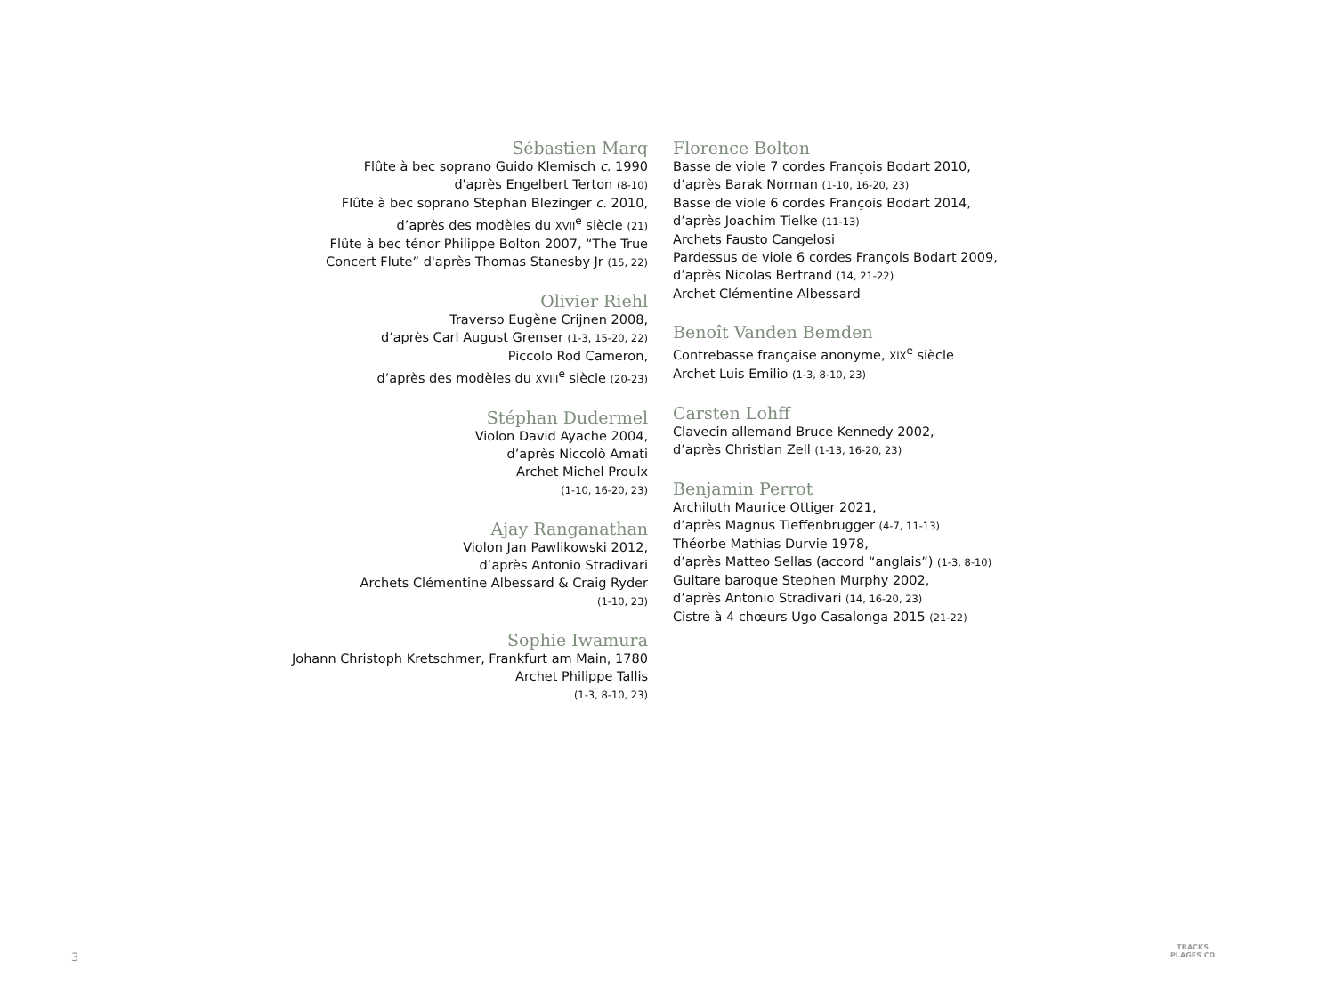Sébastien Marq
Flûte à bec soprano Guido Klemisch c. 1990
d'après Engelbert Terton (8-10)
Flûte à bec soprano Stephan Blezinger c. 2010,
d’après des modèles du XVII<sup>e</sup> siècle (21)
Flûte à bec ténor Philippe Bolton 2007, “The True
Concert Flute” d'après Thomas Stanesby Jr (15, 22)
Olivier Riehl
Traverso Eugène Crijnen 2008,
d’après Carl August Grenser (1-3, 15-20, 22)
Piccolo Rod Cameron,
d’après des modèles du XVIII<sup>e</sup> siècle (20-23)
Stéphan Dudermel
Violon David Ayache 2004,
d’après Niccolò Amati
Archet Michel Proulx
(1-10, 16-20, 23)
Ajay Ranganathan
Violon Jan Pawlikowski 2012,
d’après Antonio Stradivari
Archets Clémentine Albessard & Craig Ryder
(1-10, 23)
Sophie Iwamura
Johann Christoph Kretschmer, Frankfurt am Main, 1780
Archet Philippe Tallis
(1-3, 8-10, 23)
Florence Bolton
Basse de viole 7 cordes François Bodart 2010,
d’après Barak Norman (1-10, 16-20, 23)
Basse de viole 6 cordes François Bodart 2014,
d’après Joachim Tielke (11-13)
Archets Fausto Cangelosi
Pardessus de viole 6 cordes François Bodart 2009,
d’après Nicolas Bertrand (14, 21-22)
Archet Clémentine Albessard
Benoît Vanden Bemden
Contrebasse française anonyme, XIX<sup>e</sup> siècle
Archet Luis Emilio (1-3, 8-10, 23)
Carsten Lohff
Clavecin allemand Bruce Kennedy 2002,
d’après Christian Zell (1-13, 16-20, 23)
Benjamin Perrot
Archiluth Maurice Ottiger 2021,
d’après Magnus Tieffenbrugger (4-7, 11-13)
Théorbe Mathias Durvie 1978,
d’après Matteo Sellas (accord “anglais”) (1-3, 8-10)
Guitare baroque Stephen Murphy 2002,
d’après Antonio Stradivari (14, 16-20, 23)
Cistre à 4 chœurs Ugo Casalonga 2015 (21-22)
3
TRACKS
PLAGES CD